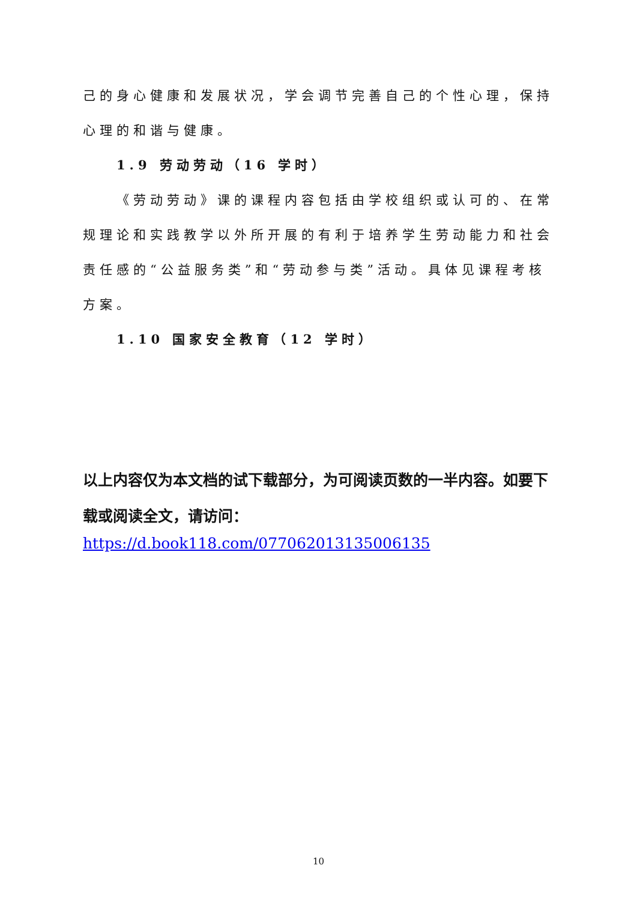己的身心健康和发展状况，学会调节完善自己的个性心理，保持心理的和谐与健康。
1.9 劳动劳动（16 学时）
《劳动劳动》课的课程内容包括由学校组织或认可的、在常规理论和实践教学以外所开展的有利于培养学生劳动能力和社会责任感的“公益服务类”和“劳动参与类”活动。具体见课程考核方案。
1.10 国家安全教育（12 学时）
以上内容仅为本文档的试下载部分，为可阅读页数的一半内容。如要下载或阅读全文，请访问：
https://d.book118.com/077062013135006135
10